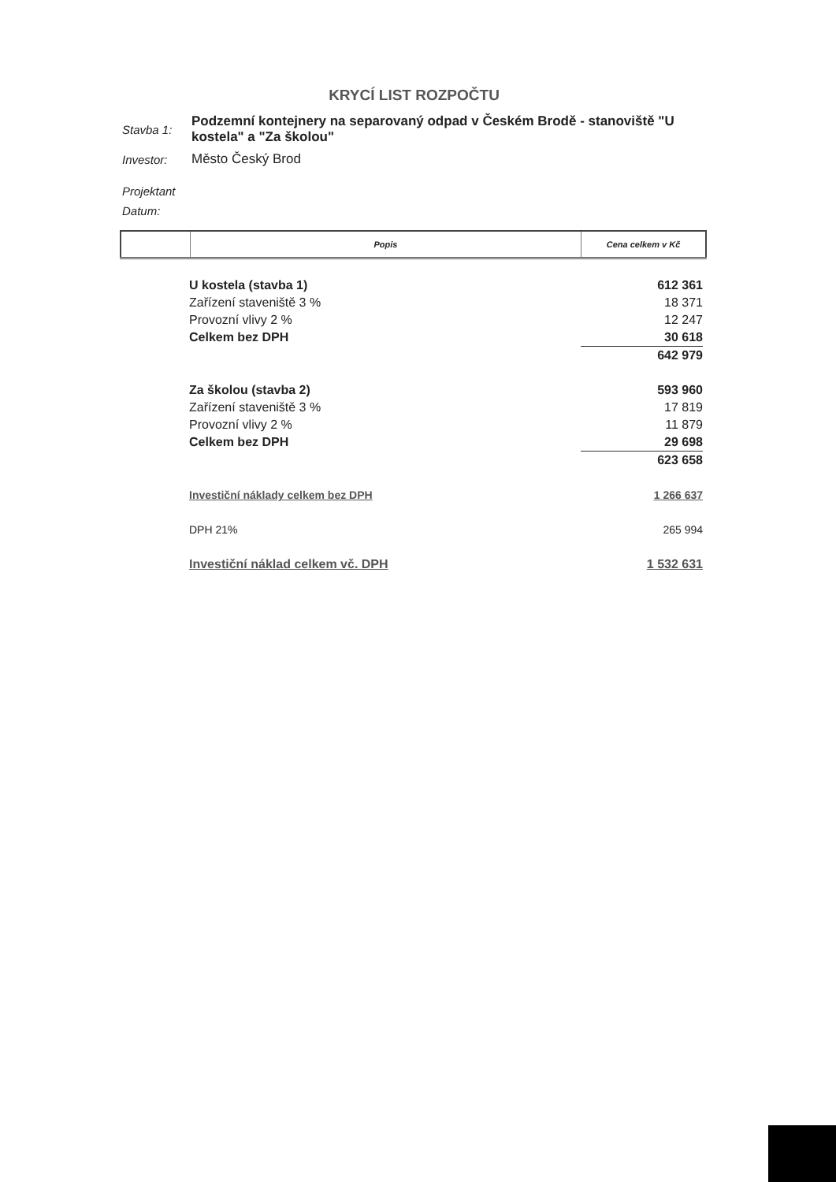KRYCÍ LIST ROZPOČTU
| Stavba 1: | Podzemní kontejnery na separovaný odpad v Českém Brodě - stanoviště "U kostela" a "Za školou" |
| Investor: | Město Český Brod |
| Projektant | |
| Datum: | |
| | Popis | Cena celkem v Kč |
| U kostela (stavba 1) | 612 361 |
| Zařízení staveniště 3 % | 18 371 |
| Provozní vlivy 2 % | 12 247 |
| Celkem bez DPH | 30 618 |
| | 642 979 |
| Za školou (stavba 2) | 593 960 |
| Zařízení staveniště 3 % | 17 819 |
| Provozní vlivy 2 % | 11 879 |
| Celkem bez DPH | 29 698 |
| | 623 658 |
| Investiční náklady celkem bez DPH | 1 266 637 |
| DPH 21% | 265 994 |
| Investiční náklad celkem vč. DPH | 1 532 631 |